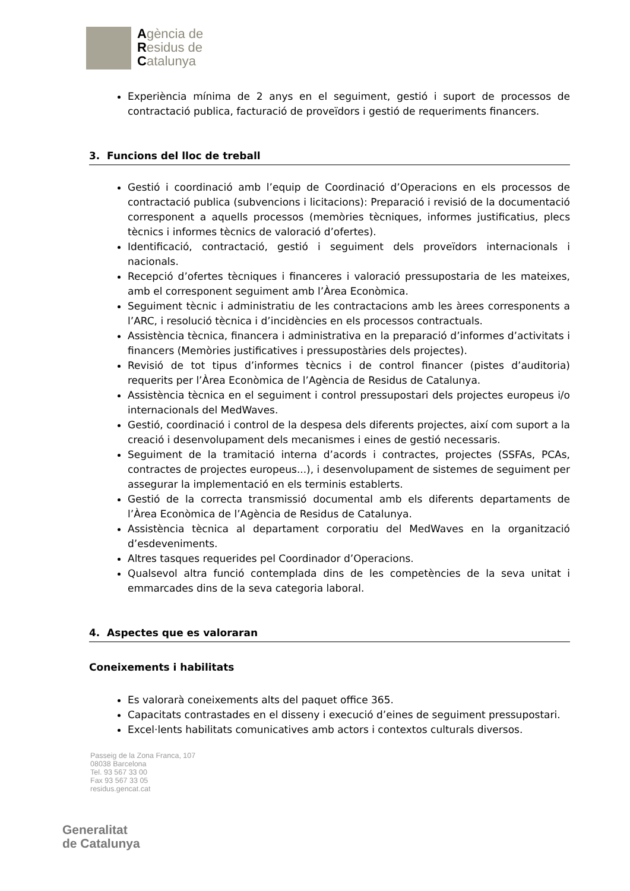Agència de
Residus de
Catalunya
Experiència mínima de 2 anys en el seguiment, gestió i suport de processos de contractació publica, facturació de proveïdors i gestió de requeriments financers.
3. Funcions del lloc de treball
Gestió i coordinació amb l’equip de Coordinació d’Operacions en els processos de contractació publica (subvencions i licitacions): Preparació i revisió de la documentació corresponent a aquells processos (memòries tècniques, informes justificatius, plecs tècnics i informes tècnics de valoració d’ofertes).
Identificació, contractació, gestió i seguiment dels proveïdors internacionals i nacionals.
Recepció d’ofertes tècniques i financeres i valoració pressupostaria de les mateixes, amb el corresponent seguiment amb l’Àrea Econòmica.
Seguiment tècnic i administratiu de les contractacions amb les àrees corresponents a l’ARC, i resolució tècnica i d’incidències en els processos contractuals.
Assistència tècnica, financera i administrativa en la preparació d’informes d’activitats i financers (Memòries justificatives i pressupostàries dels projectes).
Revisió de tot tipus d’informes tècnics i de control financer (pistes d’auditoria) requerits per l’Àrea Econòmica de l’Agència de Residus de Catalunya.
Assistència tècnica en el seguiment i control pressupostari dels projectes europeus i/o internacionals del MedWaves.
Gestió, coordinació i control de la despesa dels diferents projectes, així com suport a la creació i desenvolupament dels mecanismes i eines de gestió necessaris.
Seguiment de la tramitació interna d’acords i contractes, projectes (SSFAs, PCAs, contractes de projectes europeus...), i desenvolupament de sistemes de seguiment per assegurar la implementació en els terminis establerts.
Gestió de la correcta transmissió documental amb els diferents departaments de l’Àrea Econòmica de l’Agència de Residus de Catalunya.
Assistència tècnica al departament corporatiu del MedWaves en la organització d’esdeveniments.
Altres tasques requerides pel Coordinador d’Operacions.
Qualsevol altra funció contemplada dins de les competències de la seva unitat i emmarcades dins de la seva categoria laboral.
4. Aspectes que es valoraran
Coneixements i habilitats
Es valorarà coneixements alts del paquet office 365.
Capacitats contrastades en el disseny i execució d’eines de seguiment pressupostari.
Excel·lents habilitats comunicatives amb actors i contextos culturals diversos.
Passeig de la Zona Franca, 107
08038 Barcelona
Tel. 93 567 33 00
Fax 93 567 33 05
residus.gencat.cat
Generalitat
de Catalunya